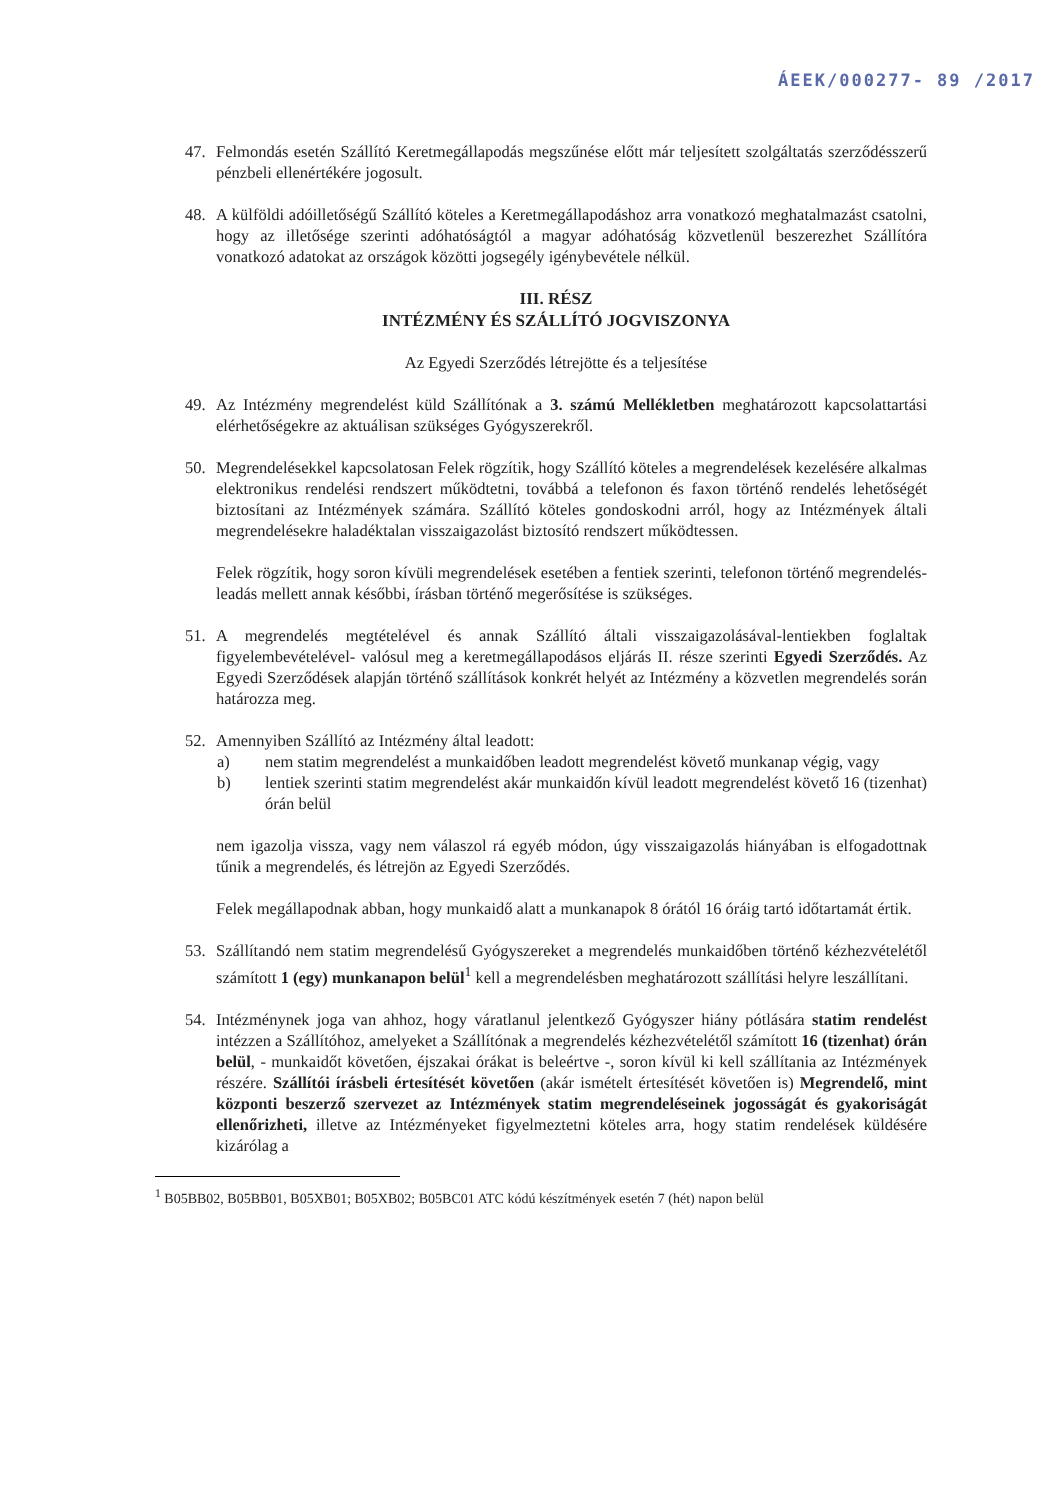ÁEEK/000277- 89 /2017
47. Felmondás esetén Szállító Keretmegállapodás megszűnése előtt már teljesített szolgáltatás szerződésszerű pénzbeli ellenértékére jogosult.
48. A külföldi adóilletőségű Szállító köteles a Keretmegállapodáshoz arra vonatkozó meghatalmazást csatolni, hogy az illetősége szerinti adóhatóságtól a magyar adóhatóság közvetlenül beszerezhet Szállítóra vonatkozó adatokat az országok közötti jogsegély igénybevétele nélkül.
III. RÉSZ
INTÉZMÉNY ÉS SZÁLLÍTÓ JOGVISZONYA
Az Egyedi Szerződés létrejötte és a teljesítése
49. Az Intézmény megrendelést küld Szállítónak a 3. számú Mellékletben meghatározott kapcsolattartási elérhetőségekre az aktuálisan szükséges Gyógyszerekről.
50. Megrendelésekkel kapcsolatosan Felek rögzítik, hogy Szállító köteles a megrendelések kezelésére alkalmas elektronikus rendelési rendszert működtetni, továbbá a telefonon és faxon történő rendelés lehetőségét biztosítani az Intézmények számára. Szállító köteles gondoskodni arról, hogy az Intézmények általi megrendelésekre haladéktalan visszaigazolást biztosító rendszert működtessen.
Felek rögzítik, hogy soron kívüli megrendelések esetében a fentiek szerinti, telefonon történő megrendelés-leadás mellett annak későbbi, írásban történő megerősítése is szükséges.
51. A megrendelés megtételével és annak Szállító általi visszaigazolásával-lentiekben foglaltak figyelembevételével- valósul meg a keretmegállapodásos eljárás II. része szerinti Egyedi Szerződés. Az Egyedi Szerződések alapján történő szállítások konkrét helyét az Intézmény a közvetlen megrendelés során határozza meg.
52. Amennyiben Szállító az Intézmény által leadott:
a) nem statim megrendelést a munkaidőben leadott megrendelést követő munkanap végig, vagy
b) lentiek szerinti statim megrendelést akár munkaidőn kívül leadott megrendelést követő 16 (tizenhat) órán belül
nem igazolja vissza, vagy nem válaszol rá egyéb módon, úgy visszaigazolás hiányában is elfogadottnak tűnik a megrendelés, és létrejön az Egyedi Szerződés.
Felek megállapodnak abban, hogy munkaidő alatt a munkanapok 8 órától 16 óráig tartó időtartamát értik.
53. Szállítandó nem statim megrendelésű Gyógyszereket a megrendelés munkaidőben történő kézhezvételétől számított 1 (egy) munkanapon belül<sup>1</sup> kell a megrendelésben meghatározott szállítási helyre leszállítani.
54. Intézménynek joga van ahhoz, hogy váratlanul jelentkező Gyógyszer hiány pótlására statim rendelést intézzen a Szállítóhoz, amelyeket a Szállítónak a megrendelés kézhezvételétől számított 16 (tizenhat) órán belül, - munkaidőt követően, éjszakai órákat is beleértve -, soron kívül ki kell szállítania az Intézmények részére. Szállítói írásbeli értesítését követően (akár ismételt értesítését követően is) Megrendelő, mint központi beszerző szervezet az Intézmények statim megrendeléseinek jogosságát és gyakoriságát ellenőrizheti, illetve az Intézményeket figyelmeztetni köteles arra, hogy statim rendelések küldésére kizárólag a
<sup>1</sup> B05BB02, B05BB01, B05XB01; B05XB02; B05BC01 ATC kódú készítmények esetén 7 (hét) napon belül